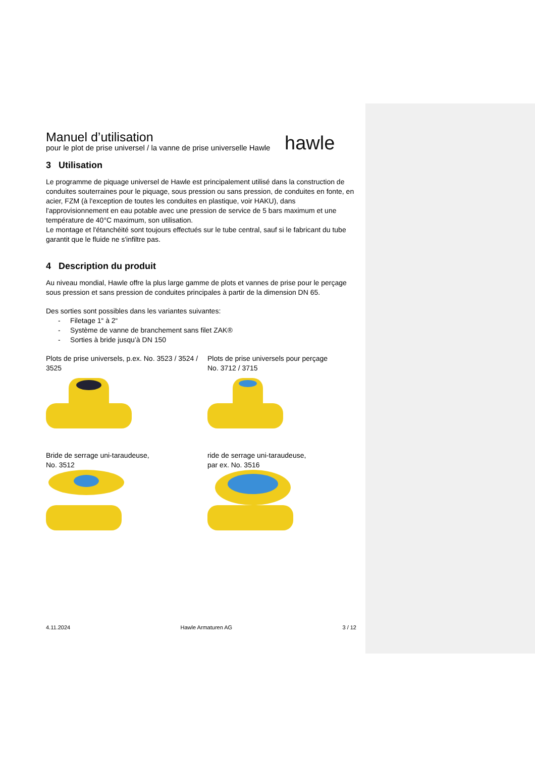hawle
Manuel d’utilisation
pour le plot de prise universel / la vanne de prise universelle Hawle
3 Utilisation
Le programme de piquage universel de Hawle est principalement utilisé dans la construction de conduites souterraines pour le piquage, sous pression ou sans pression, de conduites en fonte, en acier, FZM (à l'exception de toutes les conduites en plastique, voir HAKU), dans l'approvisionnement en eau potable avec une pression de service de 5 bars maximum et une température de 40°C maximum, son utilisation.
Le montage et l'étanchéité sont toujours effectués sur le tube central, sauf si le fabricant du tube garantit que le fluide ne s'infiltre pas.
4 Description du produit
Au niveau mondial, Hawle offre la plus large gamme de plots et vannes de prise pour le perçage sous pression et sans pression de conduites principales à partir de la dimension DN 65.
Des sorties sont possibles dans les variantes suivantes:
- Filetage 1“ à 2“
- Système de vanne de branchement sans filet ZAK®
- Sorties à bride jusqu’à DN 150
Plots de prise universels, p.ex. No. 3523 / 3524 / 3525
Plots de prise universels pour perçage
No. 3712 / 3715
Bride de serrage uni-taraudeuse,
No. 3512
ride de serrage uni-taraudeuse,
par ex. No. 3516
4.11.2024 Hawle Armaturen AG 3 / 12